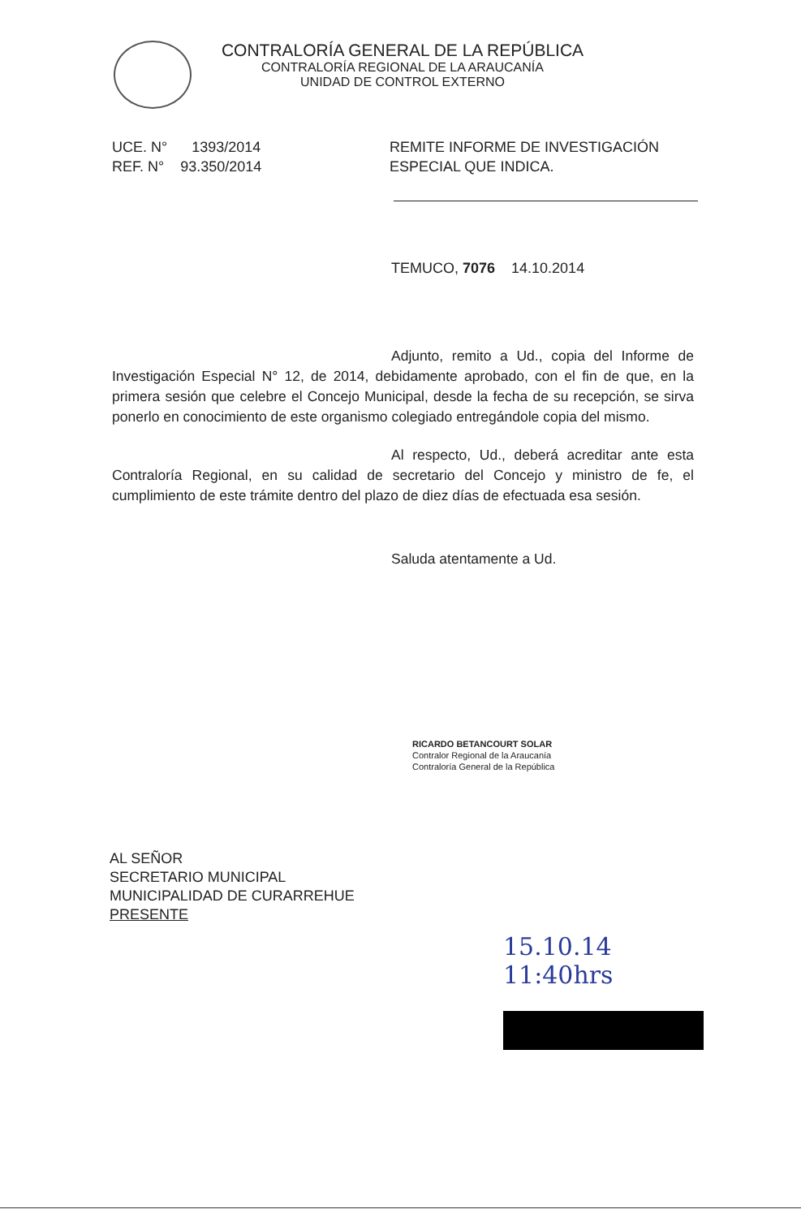CONTRALORÍA GENERAL DE LA REPÚBLICA
CONTRALORÍA REGIONAL DE LA ARAUCANÍA
UNIDAD DE CONTROL EXTERNO
UCE. N° 1393/2014
REF. N° 93.350/2014
REMITE INFORME DE INVESTIGACIÓN
ESPECIAL QUE INDICA.
TEMUCO, 7076 14.10.2014
Adjunto, remito a Ud., copia del Informe de Investigación Especial N° 12, de 2014, debidamente aprobado, con el fin de que, en la primera sesión que celebre el Concejo Municipal, desde la fecha de su recepción, se sirva ponerlo en conocimiento de este organismo colegiado entregándole copia del mismo.
Al respecto, Ud., deberá acreditar ante esta Contraloría Regional, en su calidad de secretario del Concejo y ministro de fe, el cumplimiento de este trámite dentro del plazo de diez días de efectuada esa sesión.
Saluda atentamente a Ud.
RICARDO BETANCOURT SOLAR
Contralor Regional de la Araucanía
Contraloría General de la República
AL SEÑOR
SECRETARIO MUNICIPAL
MUNICIPALIDAD DE CURARREHUE
PRESENTE
15.10.14
11:40hrs